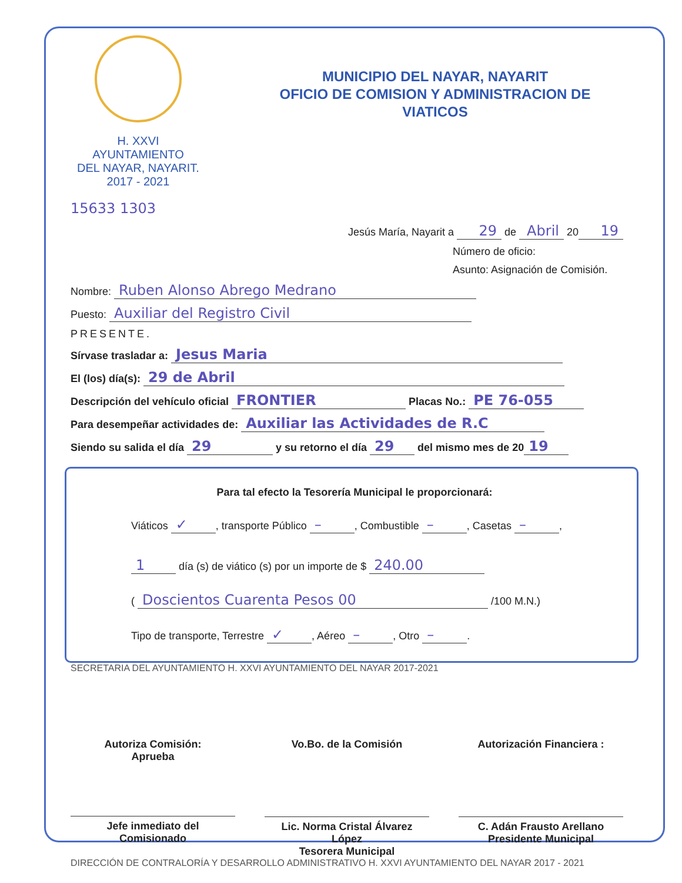H. XXVI AYUNTAMIENTO
DEL NAYAR, NAYARIT.
2017 - 2021
MUNICIPIO DEL NAYAR, NAYARIT
OFICIO DE COMISION Y ADMINISTRACION DE
VIATICOS
15633 1303
Jesús María, Nayarit a 29 de Abril 20 19
Número de oficio:
Asunto: Asignación de Comisión.
Nombre: Ruben Alonso Abrego Medrano
Puesto: Auxiliar del Registro Civil
PRESENTE.
Sírvase trasladar a: Jesus Maria
El (los) día(s): 29 de Abril
Descripción del vehículo oficial FRONTIER Placas No.: PE 76-055
Para desempeñar actividades de: Auxiliar las Actividades de R.C
Siendo su salida el día 29 y su retorno el día 29 del mismo mes de 20 19
Para tal efecto la Tesorería Municipal le proporcionará:
Viáticos ✓, transporte Público –, Combustible –, Casetas –,
1 día (s) de viático (s) por un importe de $ 240.00
( Doscientos Cuarenta Pesos 00 /100 M.N.)
Tipo de transporte, Terrestre ✓, Aéreo –, Otro –.
SECRETARIA DEL AYUNTAMIENTO H. XXVI AYUNTAMIENTO DEL NAYAR 2017-2021
Autoriza Comisión:
Aprueba
Jefe inmediato del
Comisionado
Vo.Bo. de la Comisión
Lic. Norma Cristal Álvarez López
Tesorera Municipal
Autorización Financiera :
C. Adán Frausto Arellano
Presidente Municipal
DIRECCIÓN DE CONTRALORÍA Y DESARROLLO ADMINISTRATIVO H. XXVI AYUNTAMIENTO DEL NAYAR 2017 - 2021